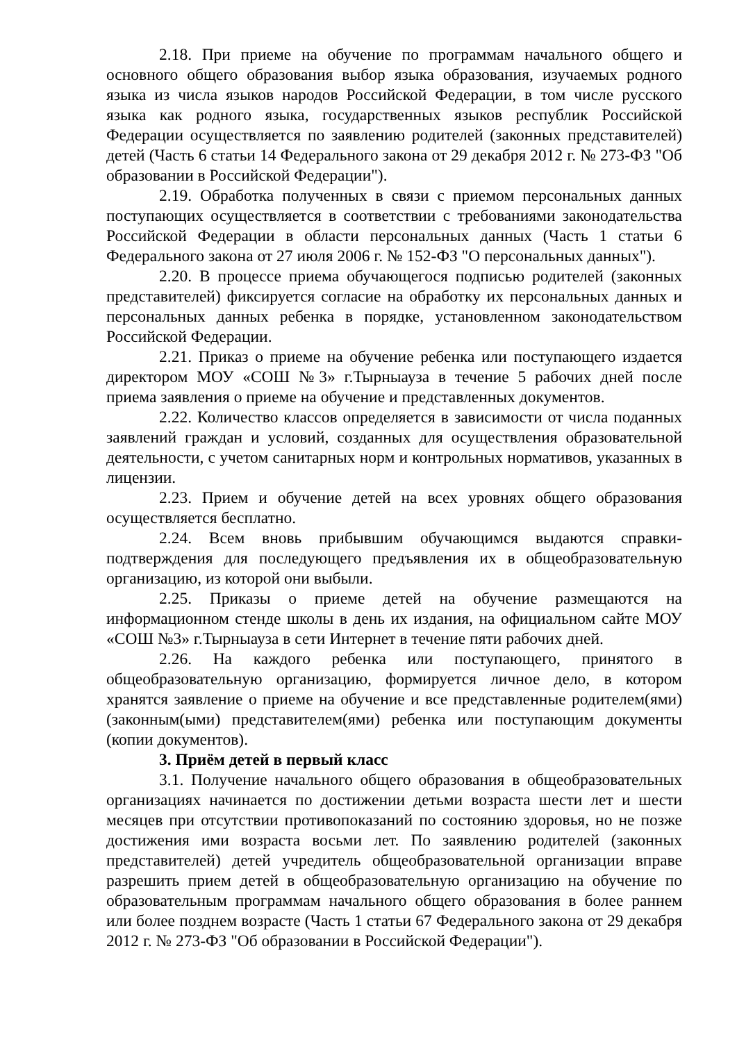2.18. При приеме на обучение по программам начального общего и основного общего образования выбор языка образования, изучаемых родного языка из числа языков народов Российской Федерации, в том числе русского языка как родного языка, государственных языков республик Российской Федерации осуществляется по заявлению родителей (законных представителей) детей (Часть 6 статьи 14 Федерального закона от 29 декабря 2012 г. № 273-ФЗ "Об образовании в Российской Федерации").
2.19. Обработка полученных в связи с приемом персональных данных поступающих осуществляется в соответствии с требованиями законодательства Российской Федерации в области персональных данных (Часть 1 статьи 6 Федерального закона от 27 июля 2006 г. № 152-ФЗ "О персональных данных").
2.20. В процессе приема обучающегося подписью родителей (законных представителей) фиксируется согласие на обработку их персональных данных и персональных данных ребенка в порядке, установленном законодательством Российской Федерации.
2.21. Приказ о приеме на обучение ребенка или поступающего издается директором МОУ «СОШ №3» г.Тырныауза в течение 5 рабочих дней после приема заявления о приеме на обучение и представленных документов.
2.22. Количество классов определяется в зависимости от числа поданных заявлений граждан и условий, созданных для осуществления образовательной деятельности, с учетом санитарных норм и контрольных нормативов, указанных в лицензии.
2.23. Прием и обучение детей на всех уровнях общего образования осуществляется бесплатно.
2.24. Всем вновь прибывшим обучающимся выдаются справки-подтверждения для последующего предъявления их в общеобразовательную организацию, из которой они выбыли.
2.25. Приказы о приеме детей на обучение размещаются на информационном стенде школы в день их издания, на официальном сайте МОУ «СОШ №3» г.Тырныауза в сети Интернет в течение пяти рабочих дней.
2.26. На каждого ребенка или поступающего, принятого в общеобразовательную организацию, формируется личное дело, в котором хранятся заявление о приеме на обучение и все представленные родителем(ями) (законным(ыми) представителем(ями) ребенка или поступающим документы (копии документов).
3. Приём детей в первый класс
3.1. Получение начального общего образования в общеобразовательных организациях начинается по достижении детьми возраста шести лет и шести месяцев при отсутствии противопоказаний по состоянию здоровья, но не позже достижения ими возраста восьми лет. По заявлению родителей (законных представителей) детей учредитель общеобразовательной организации вправе разрешить прием детей в общеобразовательную организацию на обучение по образовательным программам начального общего образования в более раннем или более позднем возрасте (Часть 1 статьи 67 Федерального закона от 29 декабря 2012 г. № 273-ФЗ "Об образовании в Российской Федерации").